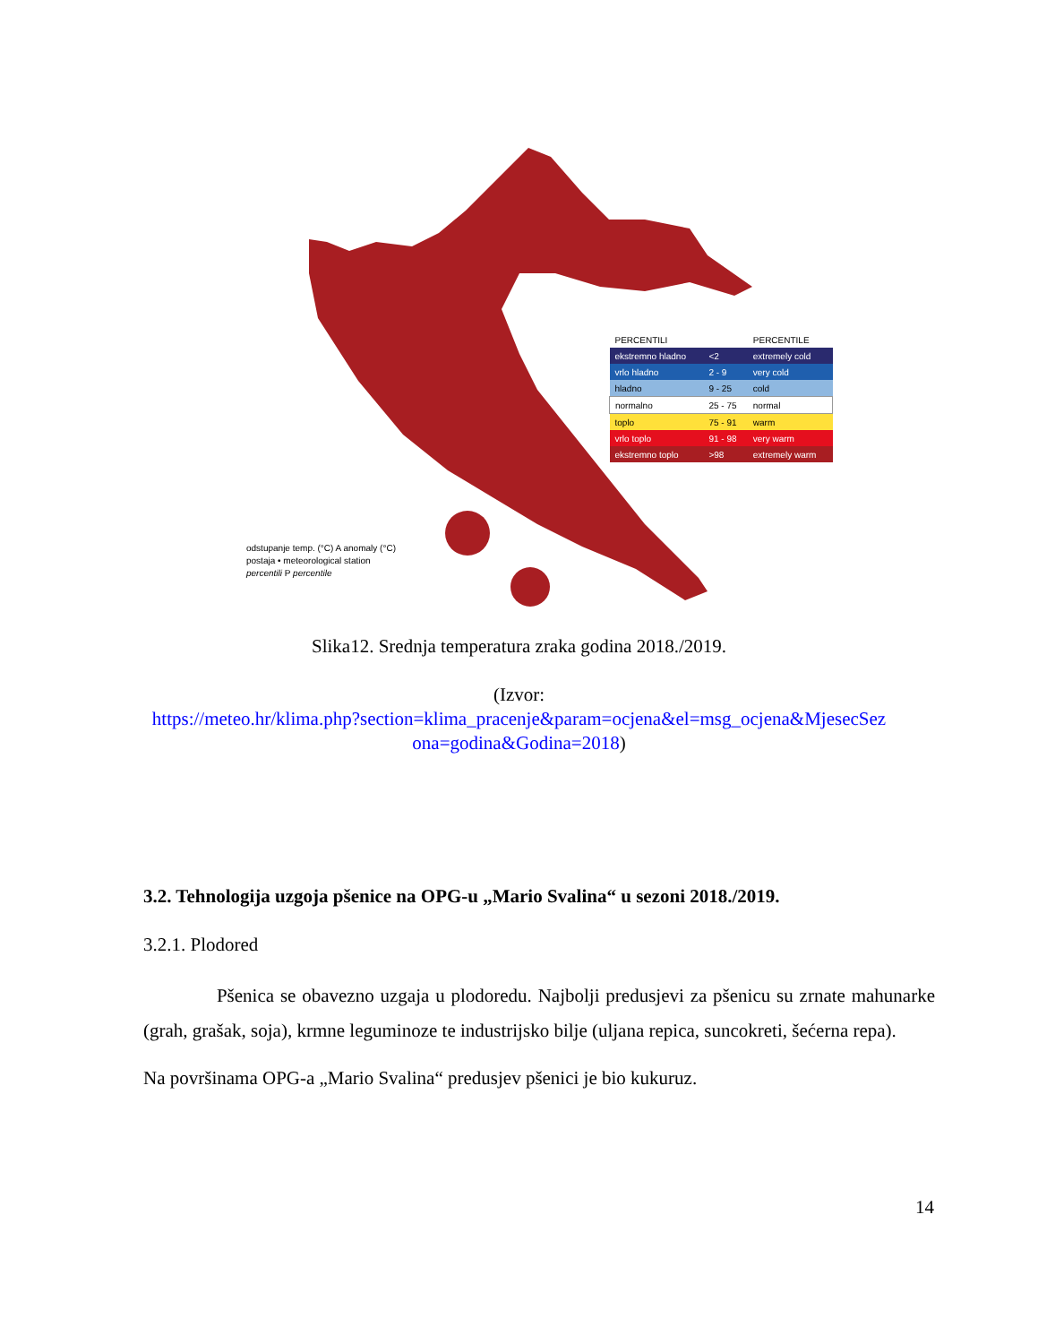| PERCENTILI | | PERCENTILE |
| ekstremno hladno | <2 | extremely cold |
| vrlo hladno | 2 - 9 | very cold |
| hladno | 9 - 25 | cold |
| normalno | 25 - 75 | normal |
| toplo | 75 - 91 | warm |
| vrlo toplo | 91 - 98 | very warm |
| ekstremno toplo | >98 | extremely warm |
odstupanje temp. (°C) A anomaly (°C)
postaja • meteorological station
percentili P percentile
Slika12. Srednja temperatura zraka godina 2018./2019.
(Izvor:
https://meteo.hr/klima.php?section=klima_pracenje&param=ocjena&el=msg_ocjena&MjesecSez
ona=godina&Godina=2018)
3.2. Tehnologija uzgoja pšenice na OPG-u „Mario Svalina“ u sezoni 2018./2019.
3.2.1. Plodored
Pšenica se obavezno uzgaja u plodoredu. Najbolji predusjevi za pšenicu su zrnate mahunarke (grah, grašak, soja), krmne leguminoze te industrijsko bilje (uljana repica, suncokreti, šećerna repa).
Na površinama OPG-a „Mario Svalina“ predusjev pšenici je bio kukuruz.
14